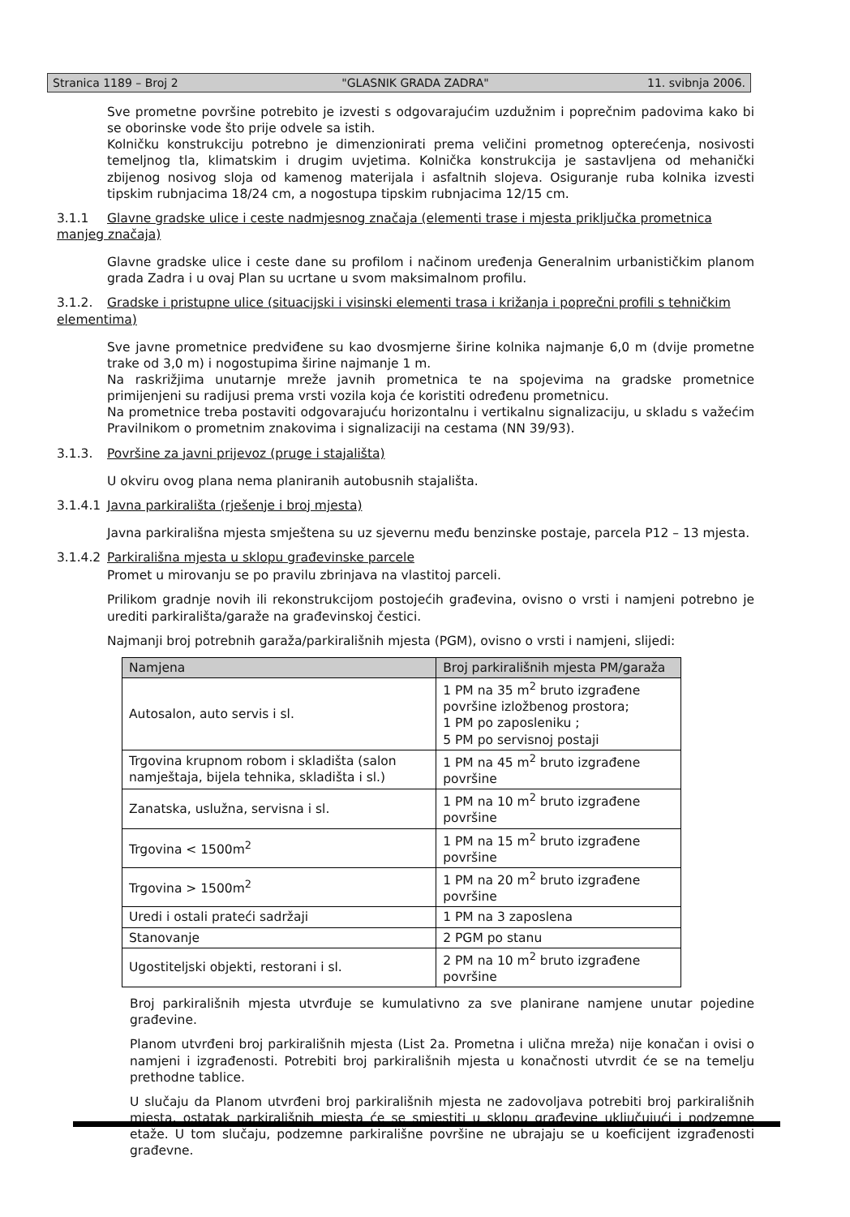Stranica 1189 – Broj 2 "GLASNIK GRADA ZADRA" 11. svibnja 2006.
Sve prometne površine potrebito je izvesti s odgovarajućim uzdužnim i poprečnim padovima kako bi se oborinske vode što prije odvele sa istih.
Kolničku konstrukciju potrebno je dimenzionirati prema veličini prometnog opterećenja, nosivosti temeljnog tla, klimatskim i drugim uvjetima. Kolnička konstrukcija je sastavljena od mehanički zbijenog nosivog sloja od kamenog materijala i asfaltnih slojeva. Osiguranje ruba kolnika izvesti tipskim rubnjacima 18/24 cm, a nogostupa tipskim rubnjacima 12/15 cm.
3.1.1 Glavne gradske ulice i ceste nadmjesnog značaja (elementi trase i mjesta priključka prometnica manjeg značaja)
Glavne gradske ulice i ceste dane su profilom i načinom uređenja Generalnim urbanističkim planom grada Zadra i u ovaj Plan su ucrtane u svom maksimalnom profilu.
3.1.2. Gradske i pristupne ulice (situacijski i visinski elementi trasa i križanja i poprečni profili s tehničkim elementima)
Sve javne prometnice predviđene su kao dvosmjerne širine kolnika najmanje 6,0 m (dvije prometne trake od 3,0 m) i nogostupima širine najmanje 1 m.
Na raskrižjima unutarnje mreže javnih prometnica te na spojevima na gradske prometnice primijenjeni su radijusi prema vrsti vozila koja će koristiti određenu prometnicu.
Na prometnice treba postaviti odgovarajuću horizontalnu i vertikalnu signalizaciju, u skladu s važećim Pravilnikom o prometnim znakovima i signalizaciji na cestama (NN 39/93).
3.1.3. Površine za javni prijevoz (pruge i stajališta)
U okviru ovog plana nema planiranih autobusnih stajališta.
3.1.4.1 Javna parkirališta (rješenje i broj mjesta)
Javna parkirališna mjesta smještena su uz sjevernu među benzinske postaje, parcela P12 – 13 mjesta.
3.1.4.2 Parkirališna mjesta u sklopu građevinske parcele
Promet u mirovanju se po pravilu zbrinjava na vlastitoj parceli.
Prilikom gradnje novih ili rekonstrukcijom postojećih građevina, ovisno o vrsti i namjeni potrebno je urediti parkirališta/garaže na građevinskoj čestici.
Najmanji broj potrebnih garaža/parkirališnih mjesta (PGM), ovisno o vrsti i namjeni, slijedi:
| Namjena | Broj parkirališnih mjesta PM/garaža |
| --- | --- |
| Autosalon, auto servis i sl. | 1 PM na 35 m<sup>2</sup> bruto izgrađene površine izložbenog prostora; 1 PM po zaposleniku ; 5 PM po servisnoj postaji |
| Trgovina krupnom robom i skladišta (salon namještaja, bijela tehnika, skladišta i sl.) | 1 PM na 45 m<sup>2</sup> bruto izgrađene površine |
| Zanatska, uslužna, servisna i sl. | 1 PM na 10 m<sup>2</sup> bruto izgrađene površine |
| Trgovina < 1500m<sup>2</sup> | 1 PM na 15 m<sup>2</sup> bruto izgrađene površine |
| Trgovina > 1500m<sup>2</sup> | 1 PM na 20 m<sup>2</sup> bruto izgrađene površine |
| Uredi i ostali prateći sadržaji | 1 PM na 3 zaposlena |
| Stanovanje | 2 PGM po stanu |
| Ugostiteljski objekti, restorani i sl. | 2 PM na 10 m<sup>2</sup> bruto izgrađene površine |
Broj parkirališnih mjesta utvrđuje se kumulativno za sve planirane namjene unutar pojedine građevine.
Planom utvrđeni broj parkirališnih mjesta (List 2a. Prometna i ulična mreža) nije konačan i ovisi o namjeni i izgrađenosti. Potrebiti broj parkirališnih mjesta u konačnosti utvrdit će se na temelju prethodne tablice.
U slučaju da Planom utvrđeni broj parkirališnih mjesta ne zadovoljava potrebiti broj parkirališnih mjesta, ostatak parkirališnih mjesta će se smjestiti u sklopu građevine uključujući i podzemne etaže. U tom slučaju, podzemne parkirališne površine ne ubrajaju se u koeficijent izgrađenosti građevne.